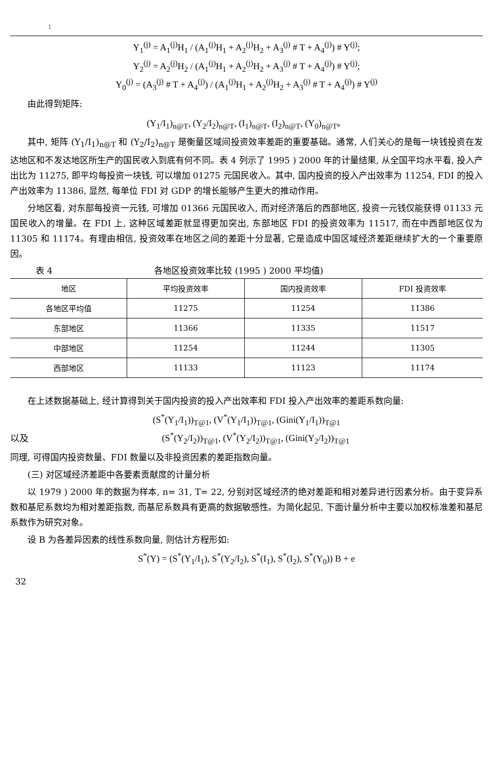:
Y<sub>1</sub><sup>(j)</sup> = A<sub>1</sub><sup>(j)</sup>H<sub>1</sub> / (A<sub>1</sub><sup>(j)</sup>H<sub>1</sub> + A<sub>2</sub><sup>(j)</sup>H<sub>2</sub> + A<sub>3</sub><sup>(j)</sup> # T + A<sub>4</sub><sup>(j)</sup>) # Y<sup>(j)</sup>;
Y<sub>2</sub><sup>(j)</sup> = A<sub>2</sub><sup>(j)</sup>H<sub>2</sub> / (A<sub>1</sub><sup>(j)</sup>H<sub>1</sub> + A<sub>2</sub><sup>(j)</sup>H<sub>2</sub> + A<sub>3</sub><sup>(j)</sup> # T + A<sub>4</sub><sup>(j)</sup>) # Y<sup>(j)</sup>;
Y<sub>0</sub><sup>(j)</sup> = (A<sub>3</sub><sup>(j)</sup> # T + A<sub>4</sub><sup>(j)</sup>) / (A<sub>1</sub><sup>(j)</sup>H<sub>1</sub> + A<sub>2</sub><sup>(j)</sup>H<sub>2</sub> + A<sub>3</sub><sup>(j)</sup> # T + A<sub>4</sub><sup>(j)</sup>) # Y<sup>(j)</sup>
由此得到矩阵:
(Y<sub>1</sub>/I<sub>1</sub>)<sub>n@T</sub>, (Y<sub>2</sub>/I<sub>2</sub>)<sub>n@T</sub>, (I<sub>1</sub>)<sub>n@T</sub>, (I<sub>2</sub>)<sub>n@T</sub>, (Y<sub>0</sub>)<sub>n@T</sub>。
其中, 矩阵 (Y<sub>1</sub>/I<sub>1</sub>)<sub>n@T</sub> 和 (Y<sub>2</sub>/I<sub>2</sub>)<sub>n@T</sub> 是衡量区域间投资效率差距的重要基础。通常, 人们关心的是每一块钱投资在发达地区和不发达地区所生产的国民收入到底有何不同。表 4 列示了 1995 ) 2000 年的计量结果, 从全国平均水平看, 投入产出比为 11275, 即平均每投资一块钱, 可以增加 01275 元国民收入。其中, 国内投资的投入产出效率为 11254, FDI 的投入产出效率为 11386, 显然, 每单位 FDI 对 GDP 的增长能够产生更大的推动作用。
分地区看, 对东部每投资一元钱, 可增加 01366 元国民收入, 而对经济落后的西部地区, 投资一元钱仅能获得 01133 元国民收入的增量。在 FDI 上, 这种区域差距就显得更加突出, 东部地区 FDI 的投资效率为 11517, 而在中西部地区仅为 11305 和 11174。有理由相信, 投资效率在地区之间的差距十分显著, 它是造成中国区域经济差距继续扩大的一个重要原因。
表 4 各地区投资效率比较 (1995 ) 2000 平均值)
| 地区 | 平均投资效率 | 国内投资效率 | FDI 投资效率 |
| --- | --- | --- | --- |
| 各地区平均值 | 11275 | 11254 | 11386 |
| 东部地区 | 11366 | 11335 | 11517 |
| 中部地区 | 11254 | 11244 | 11305 |
| 西部地区 | 11133 | 11123 | 11174 |
在上述数据基础上, 经计算得到关于国内投资的投入产出效率和 FDI 投入产出效率的差距系数向量:
(S<sup>*</sup>(Y<sub>1</sub>/I<sub>1</sub>))<sub>T@1</sub>, (V<sup>*</sup>(Y<sub>1</sub>/I<sub>1</sub>))<sub>T@1</sub>, (Gini(Y<sub>1</sub>/I<sub>1</sub>))<sub>T@1</sub>
以及 (S<sup>*</sup>(Y<sub>2</sub>/I<sub>2</sub>))<sub>T@1</sub>, (V<sup>*</sup>(Y<sub>2</sub>/I<sub>2</sub>))<sub>T@1</sub>, (Gini(Y<sub>2</sub>/I<sub>2</sub>))<sub>T@1</sub>
同理, 可得国内投资数量、FDI 数量以及非投资因素的差距指数向量。
(三) 对区域经济差距中各要素贡献度的计量分析
以 1979 ) 2000 年的数据为样本, n= 31, T= 22, 分别对区域经济的绝对差距和相对差异进行因素分析。由于变异系数和基尼系数均为相对差距指数, 而基尼系数具有更高的数据敏感性。为简化起见, 下面计量分析中主要以加权标准差和基尼系数作为研究对象。
设 B 为各差异因素的线性系数向量, 则估计方程形如:
S<sup>*</sup>(Y) = (S<sup>*</sup>(Y<sub>1</sub>/I<sub>1</sub>), S<sup>*</sup>(Y<sub>2</sub>/I<sub>2</sub>), S<sup>*</sup>(I<sub>1</sub>), S<sup>*</sup>(I<sub>2</sub>), S<sup>*</sup>(Y<sub>0</sub>)) B + e
32